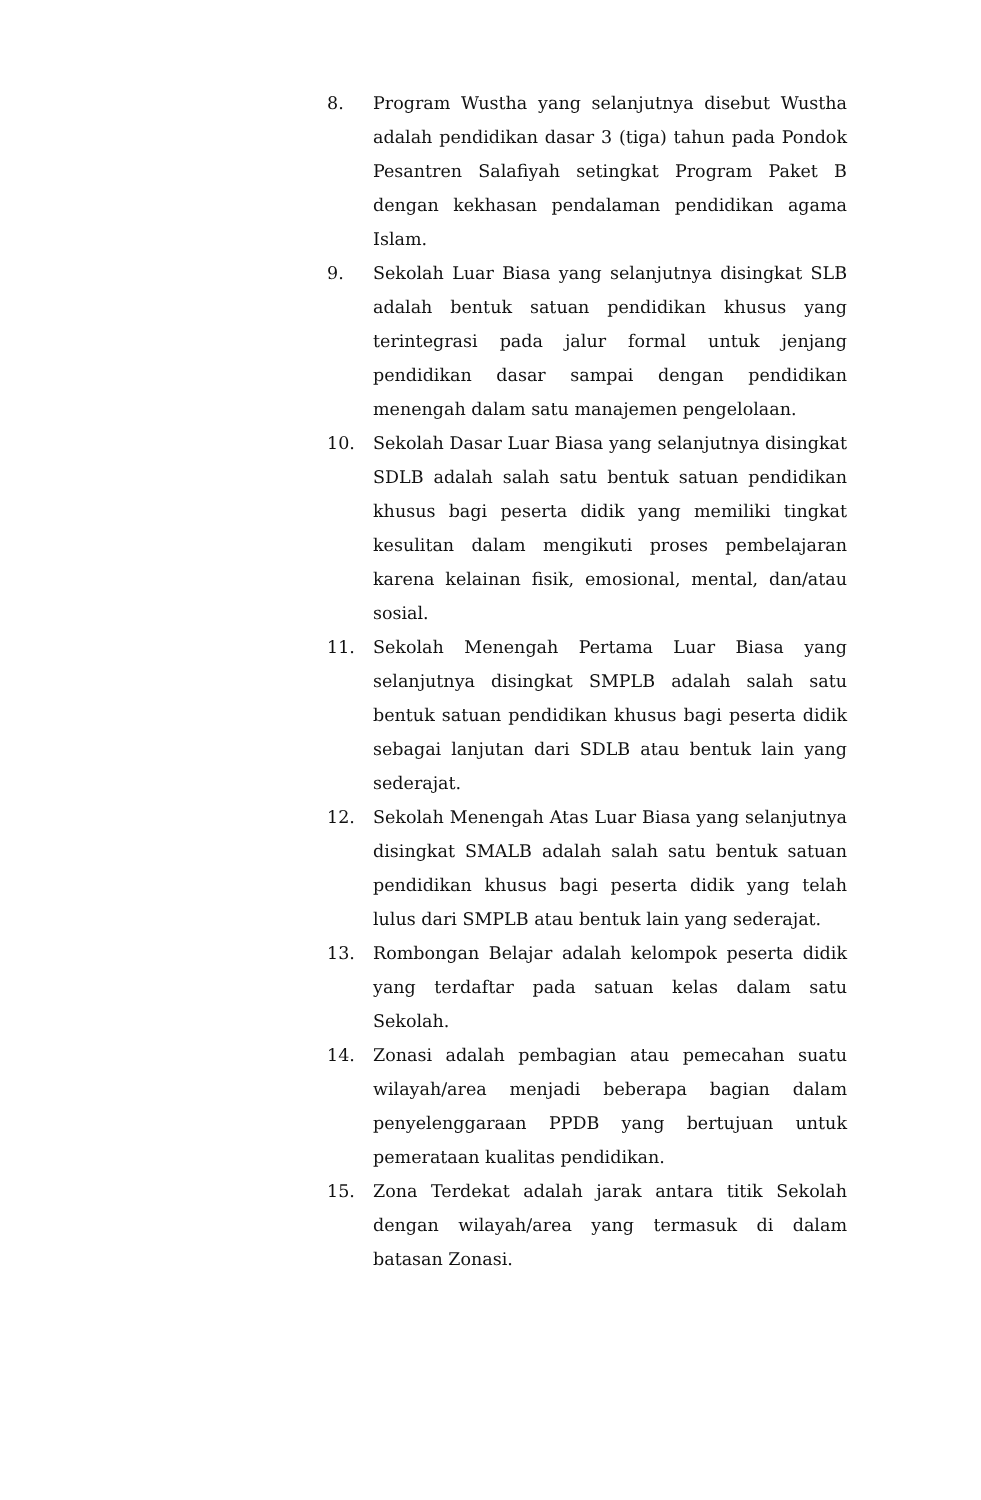8. Program Wustha yang selanjutnya disebut Wustha adalah pendidikan dasar 3 (tiga) tahun pada Pondok Pesantren Salafiyah setingkat Program Paket B dengan kekhasan pendalaman pendidikan agama Islam.
9. Sekolah Luar Biasa yang selanjutnya disingkat SLB adalah bentuk satuan pendidikan khusus yang terintegrasi pada jalur formal untuk jenjang pendidikan dasar sampai dengan pendidikan menengah dalam satu manajemen pengelolaan.
10. Sekolah Dasar Luar Biasa yang selanjutnya disingkat SDLB adalah salah satu bentuk satuan pendidikan khusus bagi peserta didik yang memiliki tingkat kesulitan dalam mengikuti proses pembelajaran karena kelainan fisik, emosional, mental, dan/atau sosial.
11. Sekolah Menengah Pertama Luar Biasa yang selanjutnya disingkat SMPLB adalah salah satu bentuk satuan pendidikan khusus bagi peserta didik sebagai lanjutan dari SDLB atau bentuk lain yang sederajat.
12. Sekolah Menengah Atas Luar Biasa yang selanjutnya disingkat SMALB adalah salah satu bentuk satuan pendidikan khusus bagi peserta didik yang telah lulus dari SMPLB atau bentuk lain yang sederajat.
13. Rombongan Belajar adalah kelompok peserta didik yang terdaftar pada satuan kelas dalam satu Sekolah.
14. Zonasi adalah pembagian atau pemecahan suatu wilayah/area menjadi beberapa bagian dalam penyelenggaraan PPDB yang bertujuan untuk pemerataan kualitas pendidikan.
15. Zona Terdekat adalah jarak antara titik Sekolah dengan wilayah/area yang termasuk di dalam batasan Zonasi.